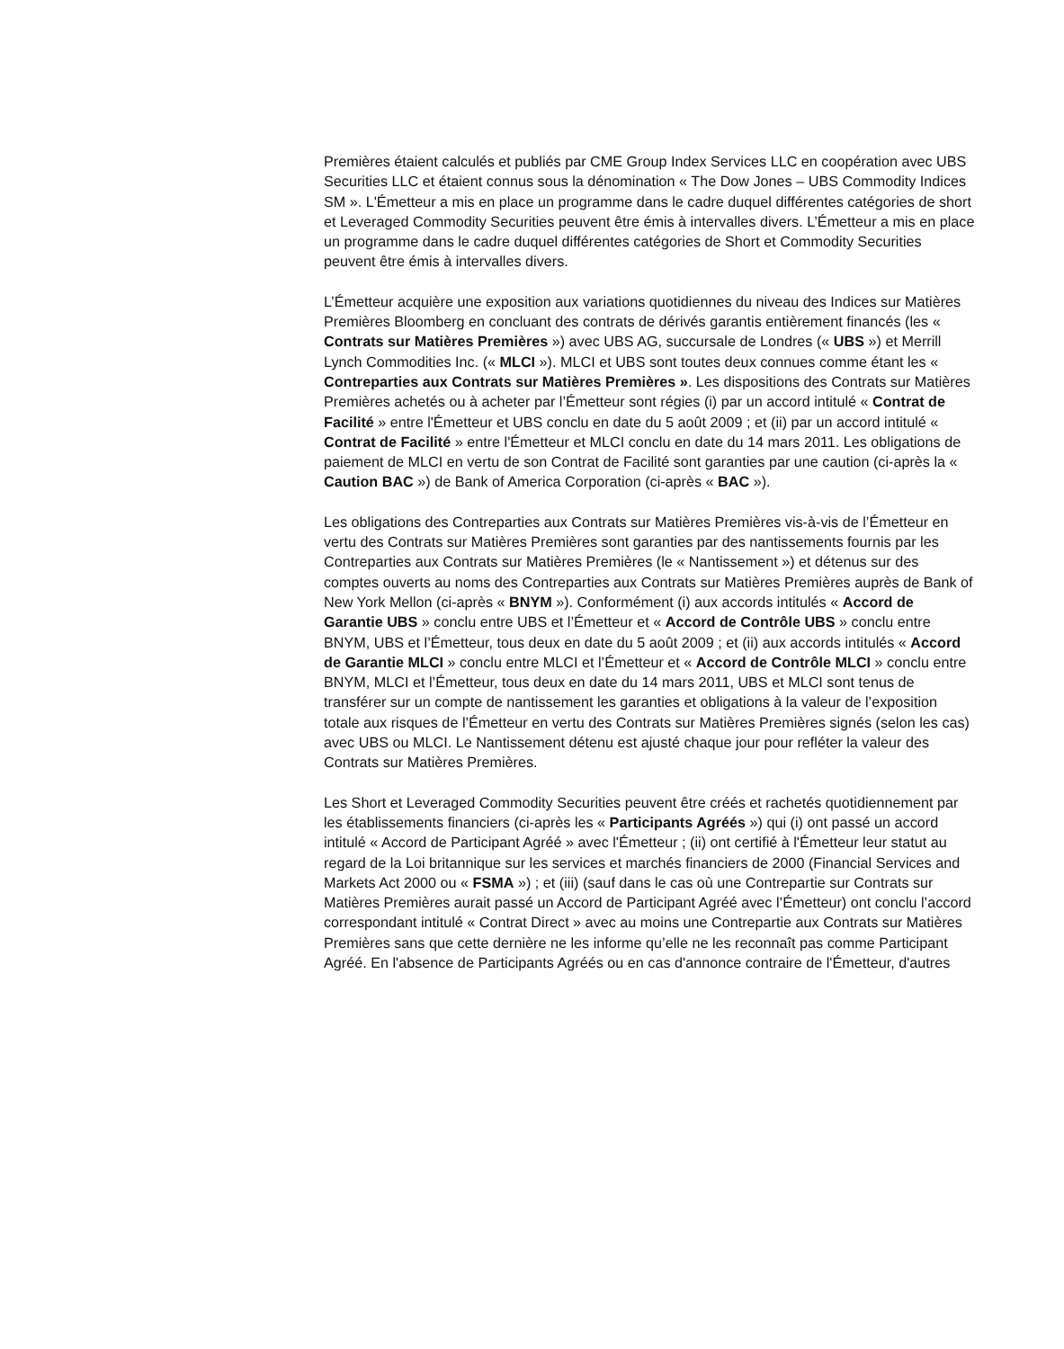Premières étaient calculés et publiés par CME Group Index Services LLC en coopération avec UBS Securities LLC et étaient connus sous la dénomination « The Dow Jones – UBS Commodity Indices SM ». L'Émetteur a mis en place un programme dans le cadre duquel différentes catégories de short et Leveraged Commodity Securities peuvent être émis à intervalles divers. L’Émetteur a mis en place un programme dans le cadre duquel différentes catégories de Short et Commodity Securities peuvent être émis à intervalles divers.
L’Émetteur acquière une exposition aux variations quotidiennes du niveau des Indices sur Matières Premières Bloomberg en concluant des contrats de dérivés garantis entièrement financés (les « Contrats sur Matières Premières ») avec UBS AG, succursale de Londres (« UBS ») et Merrill Lynch Commodities Inc. (« MLCI »). MLCI et UBS sont toutes deux connues comme étant les « Contreparties aux Contrats sur Matières Premières ». Les dispositions des Contrats sur Matières Premières achetés ou à acheter par l’Émetteur sont régies (i) par un accord intitulé « Contrat de Facilité » entre l'Émetteur et UBS conclu en date du 5 août 2009 ; et (ii) par un accord intitulé « Contrat de Facilité » entre l'Émetteur et MLCI conclu en date du 14 mars 2011. Les obligations de paiement de MLCI en vertu de son Contrat de Facilité sont garanties par une caution (ci-après la « Caution BAC ») de Bank of America Corporation (ci-après « BAC »).
Les obligations des Contreparties aux Contrats sur Matières Premières vis-à-vis de l’Émetteur en vertu des Contrats sur Matières Premières sont garanties par des nantissements fournis par les Contreparties aux Contrats sur Matières Premières (le « Nantissement ») et détenus sur des comptes ouverts au noms des Contreparties aux Contrats sur Matières Premières auprès de Bank of New York Mellon (ci-après « BNYM »). Conformément (i) aux accords intitulés « Accord de Garantie UBS » conclu entre UBS et l’Émetteur et « Accord de Contrôle UBS » conclu entre BNYM, UBS et l’Émetteur, tous deux en date du 5 août 2009 ; et (ii) aux accords intitulés « Accord de Garantie MLCI » conclu entre MLCI et l’Émetteur et « Accord de Contrôle MLCI » conclu entre BNYM, MLCI et l’Émetteur, tous deux en date du 14 mars 2011, UBS et MLCI sont tenus de transférer sur un compte de nantissement les garanties et obligations à la valeur de l’exposition totale aux risques de l’Émetteur en vertu des Contrats sur Matières Premières signés (selon les cas) avec UBS ou MLCI. Le Nantissement détenu est ajusté chaque jour pour refléter la valeur des Contrats sur Matières Premières.
Les Short et Leveraged Commodity Securities peuvent être créés et rachetés quotidiennement par les établissements financiers (ci-après les « Participants Agréés ») qui (i) ont passé un accord intitulé « Accord de Participant Agréé » avec l'Émetteur ; (ii) ont certifié à l'Émetteur leur statut au regard de la Loi britannique sur les services et marchés financiers de 2000 (Financial Services and Markets Act 2000 ou « FSMA ») ; et (iii) (sauf dans le cas où une Contrepartie sur Contrats sur Matières Premières aurait passé un Accord de Participant Agréé avec l’Émetteur) ont conclu l’accord correspondant intitulé « Contrat Direct » avec au moins une Contrepartie aux Contrats sur Matières Premières sans que cette dernière ne les informe qu’elle ne les reconnaît pas comme Participant Agréé. En l'absence de Participants Agréés ou en cas d'annonce contraire de l'Émetteur, d'autres